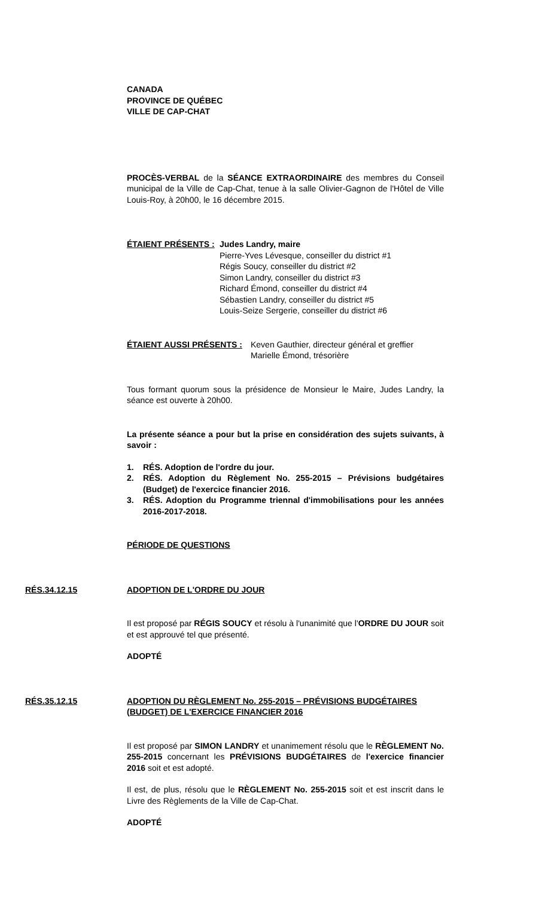CANADA
PROVINCE DE QUÉBEC
VILLE DE CAP-CHAT
PROCÈS-VERBAL de la SÉANCE EXTRAORDINAIRE des membres du Conseil municipal de la Ville de Cap-Chat, tenue à la salle Olivier-Gagnon de l'Hôtel de Ville Louis-Roy, à 20h00, le 16 décembre 2015.
ÉTAIENT PRÉSENTS : Judes Landry, maire
Pierre-Yves Lévesque, conseiller du district #1
Régis Soucy, conseiller du district #2
Simon Landry, conseiller du district #3
Richard Émond, conseiller du district #4
Sébastien Landry, conseiller du district #5
Louis-Seize Sergerie, conseiller du district #6
ÉTAIENT AUSSI PRÉSENTS : Keven Gauthier, directeur général et greffier
Marielle Émond, trésorière
Tous formant quorum sous la présidence de Monsieur le Maire, Judes Landry, la séance est ouverte à 20h00.
La présente séance a pour but la prise en considération des sujets suivants, à savoir :
1. RÉS. Adoption de l'ordre du jour.
2. RÉS. Adoption du Règlement No. 255-2015 – Prévisions budgétaires (Budget) de l'exercice financier 2016.
3. RÉS. Adoption du Programme triennal d'immobilisations pour les années 2016-2017-2018.
PÉRIODE DE QUESTIONS
RÉS.34.12.15 ADOPTION DE L'ORDRE DU JOUR
Il est proposé par RÉGIS SOUCY et résolu à l'unanimité que l'ORDRE DU JOUR soit et est approuvé tel que présenté.
ADOPTÉ
RÉS.35.12.15 ADOPTION DU RÈGLEMENT No. 255-2015 – PRÉVISIONS BUDGÉTAIRES (BUDGET) DE L'EXERCICE FINANCIER 2016
Il est proposé par SIMON LANDRY et unanimement résolu que le RÈGLEMENT No. 255-2015 concernant les PRÉVISIONS BUDGÉTAIRES de l'exercice financier 2016 soit et est adopté.
Il est, de plus, résolu que le RÈGLEMENT No. 255-2015 soit et est inscrit dans le Livre des Règlements de la Ville de Cap-Chat.
ADOPTÉ